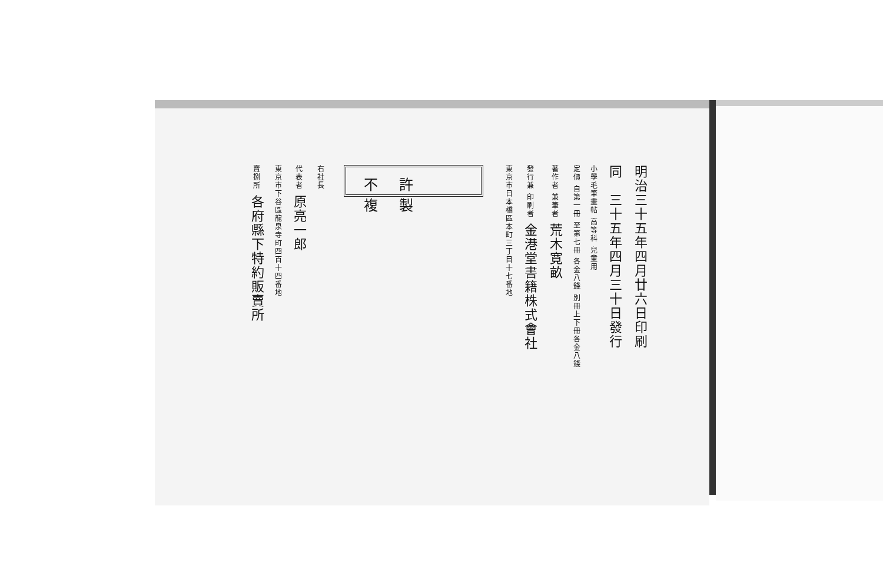明治三十五年四月廿六日印刷
同　三十五年四月三十日發行
小學毛筆畫帖 高等科 兒童用
定價 自第一冊 至第七冊 各金八錢 別冊上下冊各金八錢
著作者 兼筆者 荒木寛畝
發行兼 印刷者 金港堂書籍株式會社
東京市日本橋區本町三丁目十七番地
不許複製
右社長
代表者 原亮一郎
東京市下谷區龍泉寺町四百十四番地
賣捌所 各府縣下特約販賣所